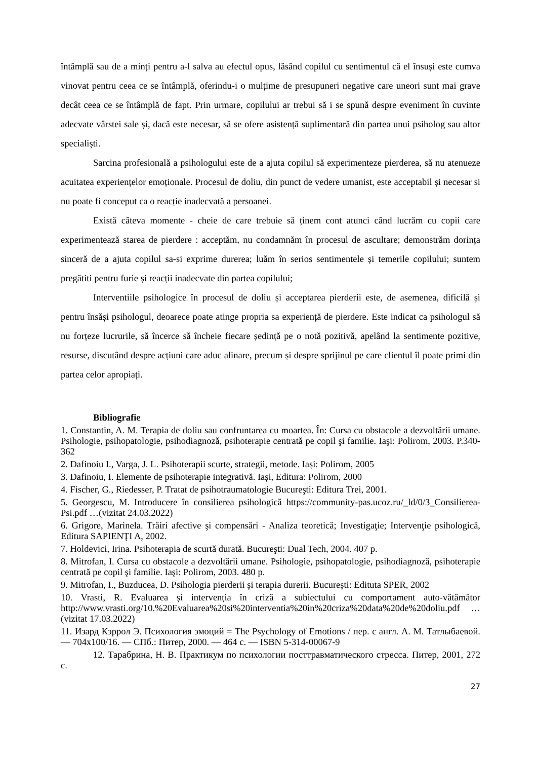întâmplă sau de a minți pentru a-l salva au efectul opus, lăsând copilul cu sentimentul că el însuși este cumva vinovat pentru ceea ce se întâmplă, oferindu-i o mulțime de presupuneri negative care uneori sunt mai grave decât ceea ce se întâmplă de fapt. Prin urmare, copilului ar trebui să i se spună despre eveniment în cuvinte adecvate vârstei sale și, dacă este necesar, să se ofere asistență suplimentară din partea unui psiholog sau altor specialiști.
Sarcina profesională a psihologului este de a ajuta copilul să experimenteze pierderea, să nu atenueze acuitatea experiențelor emoționale. Procesul de doliu, din punct de vedere umanist, este acceptabil și necesar si nu poate fi conceput ca o reacție inadecvată a persoanei.
Există câteva momente - cheie de care trebuie să ținem cont atunci când lucrăm cu copii care experimentează starea de pierdere : acceptăm, nu condamnăm în procesul de ascultare; demonstrăm dorința sinceră de a ajuta copilul sa-si exprime durerea; luăm în serios sentimentele și temerile copilului; suntem pregătiti pentru furie și reacții inadecvate din partea copilului;
Interventiile psihologice în procesul de doliu și acceptarea pierderii este, de asemenea, dificilă și pentru însăși psihologul, deoarece poate atinge propria sa experiență de pierdere. Este indicat ca psihologul să nu forțeze lucrurile, să încerce să încheie fiecare ședință pe o notă pozitivă, apelând la sentimente pozitive, resurse, discutând despre acțiuni care aduc alinare, precum și despre sprijinul pe care clientul îl poate primi din partea celor apropiați.
Bibliografie
1. Constantin, A. M. Terapia de doliu sau confruntarea cu moartea. În: Cursa cu obstacole a dezvoltării umane. Psihologie, psihopatologie, psihodiagnoză, psihoterapie centrată pe copil şi familie. Iaşi: Polirom, 2003. P.340-362
2. Dafinoiu I., Varga, J. L. Psihoterapii scurte, strategii, metode. Iași: Polirom, 2005
3. Dafinoiu, I. Elemente de psihoterapie integrativă. Iași, Editura: Polirom, 2000
4. Fischer, G., Riedesser, P. Tratat de psihotraumatologie Bucureşti: Editura Trei, 2001.
5. Georgescu, M. Introducere în consilierea psihologică https://community-pas.ucoz.ru/_ld/0/3_Consilierea-Psi.pdf …(vizitat 24.03.2022)
6. Grigore, Marinela. Trăiri afective şi compensări - Analiza teoretică; Investigaţie; Intervenţie psihologică, Editura SAPIENŢI A, 2002.
7. Holdevici, Irina. Psihoterapia de scurtă durată. Bucureşti: Dual Tech, 2004. 407 p.
8. Mitrofan, I. Cursa cu obstacole a dezvoltării umane. Psihologie, psihopatologie, psihodiagnoză, psihoterapie centrată pe copil şi familie. Iaşi: Polirom, 2003. 480 p.
9. Mitrofan, I., Buzducea, D. Psihologia pierderii și terapia durerii. București: Edituta SPER, 2002
10. Vrasti, R. Evaluarea și intervenția în criză a subiectului cu comportament auto-vătămător http://www.vrasti.org/10.%20Evaluarea%20si%20interventia%20in%20criza%20data%20de%20doliu.pdf …(vizitat 17.03.2022)
11. Изард Кэррол Э. Психология эмоций = The Psychology of Emotions / пер. с англ. А. М. Татлыбаевой. — 704x100/16. — СПб.: Питер, 2000. — 464 с. — ISBN 5-314-00067-9
12. Тарабрина, Н. В. Практикум по психологии посттравматического стресса. Питер, 2001, 272 с.
27